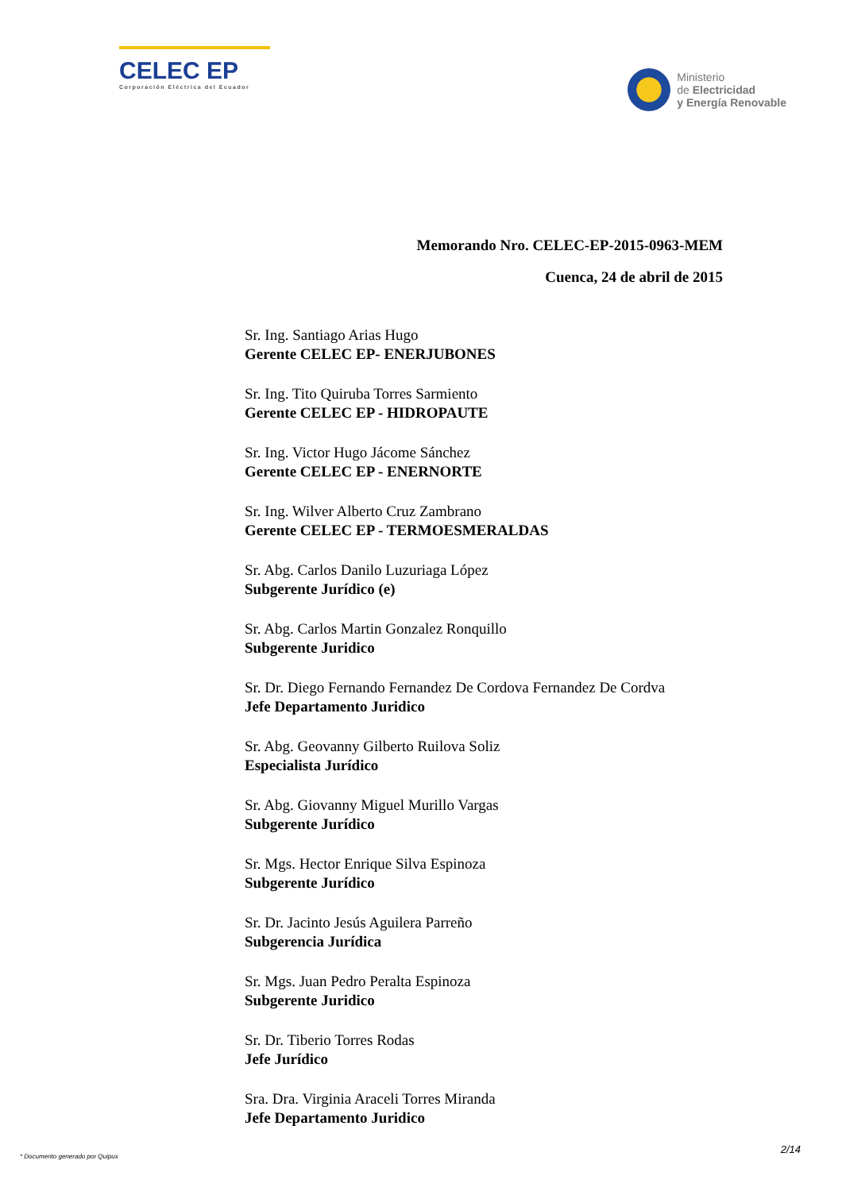CELEC EP
Corporación Eléctrica del Ecuador
Ministerio
de Electricidad
y Energía Renovable
Memorando Nro. CELEC-EP-2015-0963-MEM
Cuenca, 24 de abril de 2015
Sr. Ing. Santiago Arias Hugo
Gerente CELEC EP- ENERJUBONES
Sr. Ing. Tito Quiruba Torres Sarmiento
Gerente CELEC EP - HIDROPAUTE
Sr. Ing. Victor Hugo Jácome Sánchez
Gerente CELEC EP - ENERNORTE
Sr. Ing. Wilver Alberto Cruz Zambrano
Gerente CELEC EP - TERMOESMERALDAS
Sr. Abg. Carlos Danilo Luzuriaga López
Subgerente Jurídico (e)
Sr. Abg. Carlos Martin Gonzalez Ronquillo
Subgerente Juridico
Sr. Dr. Diego Fernando Fernandez De Cordova Fernandez De Cordva
Jefe Departamento Juridico
Sr. Abg. Geovanny Gilberto Ruilova Soliz
Especialista Jurídico
Sr. Abg. Giovanny Miguel Murillo Vargas
Subgerente Jurídico
Sr. Mgs. Hector Enrique Silva Espinoza
Subgerente Jurídico
Sr. Dr. Jacinto Jesús Aguilera Parreño
Subgerencia Jurídica
Sr. Mgs. Juan Pedro Peralta Espinoza
Subgerente Juridico
Sr. Dr. Tiberio Torres Rodas
Jefe Jurídico
Sra. Dra. Virginia Araceli Torres Miranda
Jefe Departamento Juridico
2/14
* Documento generado por Quipux